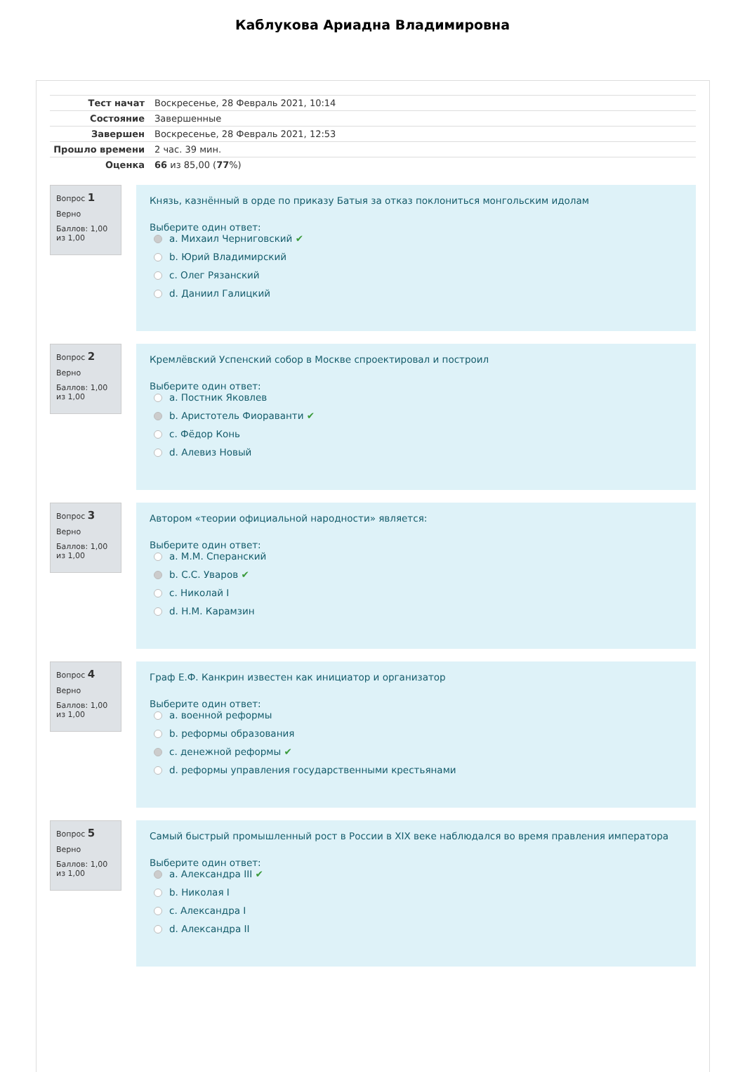Каблукова Ариадна Владимировна
| Тест начат | Воскресенье, 28 Февраль 2021, 10:14 |
| Состояние | Завершенные |
| Завершен | Воскресенье, 28 Февраль 2021, 12:53 |
| Прошло времени | 2 час. 39 мин. |
| Оценка | 66 из 85,00 ( 77 %) |
Вопрос 1
Верно
Баллов: 1,00 из 1,00
Князь, казнённый в орде по приказу Батыя за отказ поклониться монгольским идолам
Выберите один ответ:
a. Михаил Черниговский ✔
b. Юрий Владимирский
c. Олег Рязанский
d. Даниил Галицкий
Вопрос 2
Верно
Баллов: 1,00 из 1,00
Кремлёвский Успенский собор в Москве спроектировал и построил
Выберите один ответ:
a. Постник Яковлев
b. Аристотель Фиораванти ✔
c. Фёдор Конь
d. Алевиз Новый
Вопрос 3
Верно
Баллов: 1,00 из 1,00
Автором «теории официальной народности» является:
Выберите один ответ:
a. М.М. Сперанский
b. С.С. Уваров ✔
c. Николай I
d. Н.М. Карамзин
Вопрос 4
Верно
Баллов: 1,00 из 1,00
Граф Е.Ф. Канкрин известен как инициатор и организатор
Выберите один ответ:
a. военной реформы
b. реформы образования
c. денежной реформы ✔
d. реформы управления государственными крестьянами
Вопрос 5
Верно
Баллов: 1,00 из 1,00
Самый быстрый промышленный рост в России в XIX веке наблюдался во время правления императора
Выберите один ответ:
a. Александра III ✔
b. Николая I
c. Александра I
d. Александра II